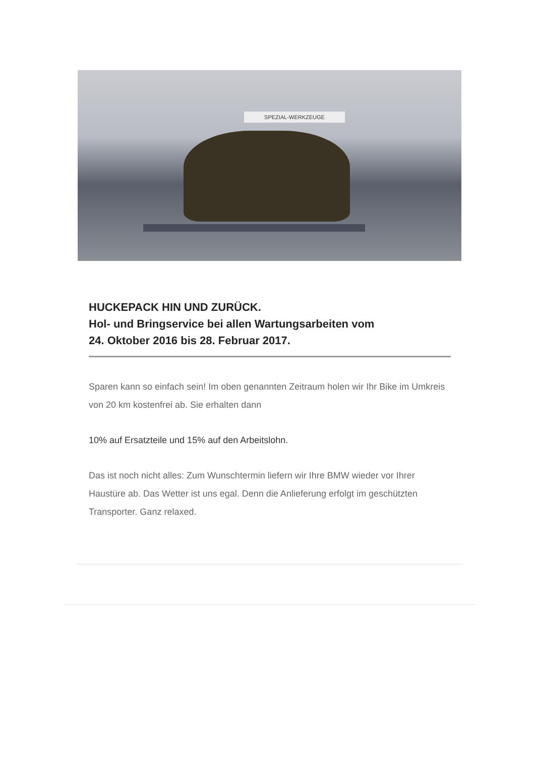SPEZIAL-WERKZEUGE
HUCKEPACK HIN UND ZURÜCK.
Hol- und Bringservice bei allen Wartungsarbeiten vom
24. Oktober 2016 bis 28. Februar 2017.
Sparen kann so einfach sein! Im oben genannten Zeitraum holen wir Ihr Bike im Umkreis von 20 km kostenfrei ab. Sie erhalten dann
10% auf Ersatzteile und 15% auf den Arbeitslohn.
Das ist noch nicht alles: Zum Wunschtermin liefern wir Ihre BMW wieder vor Ihrer Haustüre ab. Das Wetter ist uns egal. Denn die Anlieferung erfolgt im geschützten Transporter. Ganz relaxed.